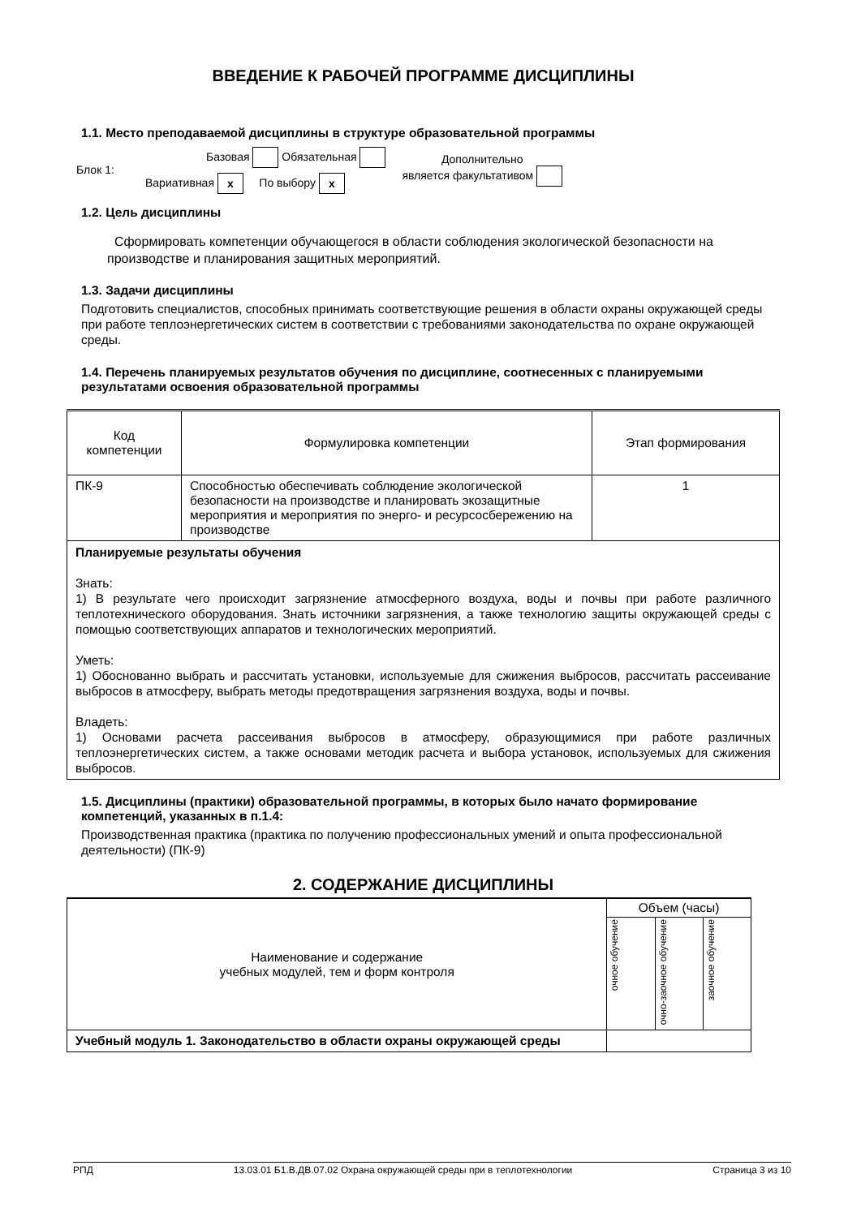ВВЕДЕНИЕ К РАБОЧЕЙ ПРОГРАММЕ ДИСЦИПЛИНЫ
1.1. Место преподаваемой дисциплины в структуре образовательной программы
Блок 1:
Базовая Обязательная
Вариативная x По выбору x
Дополнительно
является факультативом
1.2. Цель дисциплины
Сформировать компетенции обучающегося в области соблюдения экологической безопасности на производстве и планирования защитных мероприятий.
1.3. Задачи дисциплины
Подготовить специалистов, способных принимать соответствующие решения в области охраны окружающей среды при работе теплоэнергетических систем в соответствии с требованиями законодательства по охране окружающей среды.
1.4. Перечень планируемых результатов обучения по дисциплине, соотнесенных с планируемыми результатами освоения образовательной программы
| Код компетенции | Формулировка компетенции | Этап формирования |
| --- | --- | --- |
| ПК-9 | Способностью обеспечивать соблюдение экологической безопасности на производстве и планировать экозащитные мероприятия и мероприятия по энерго- и ресурсосбережению на производстве | 1 |
| Планируемые результаты обучения Знать: 1) В результате чего происходит загрязнение атмосферного воздуха, воды и почвы при работе различного теплотехнического оборудования. Знать источники загрязнения, а также технологию защиты окружающей среды с помощью соответствующих аппаратов и технологических мероприятий. Уметь: 1) Обоснованно выбрать и рассчитать установки, используемые для сжижения выбросов, рассчитать рассеивание выбросов в атмосферу, выбрать методы предотвращения загрязнения воздуха, воды и почвы. Владеть: 1) Основами расчета рассеивания выбросов в атмосферу, образующимися при работе различных теплоэнергетических систем, а также основами методик расчета и выбора установок, используемых для сжижения выбросов. | | |
1.5. Дисциплины (практики) образовательной программы, в которых было начато формирование компетенций, указанных в п.1.4:
Производственная практика (практика по получению профессиональных умений и опыта профессиональной деятельности) (ПК-9)
2. СОДЕРЖАНИЕ ДИСЦИПЛИНЫ
| Наименование и содержание учебных модулей, тем и форм контроля | Объем (часы) | | |
| | очное обучение | очно-заочное обучение | заочное обучение |
| Учебный модуль 1. Законодательство в области охраны окружающей среды | | | |
РПД 13.03.01 Б1.В.ДВ.07.02 Охрана окружающей среды при в теплотехнологии Страница 3 из 10